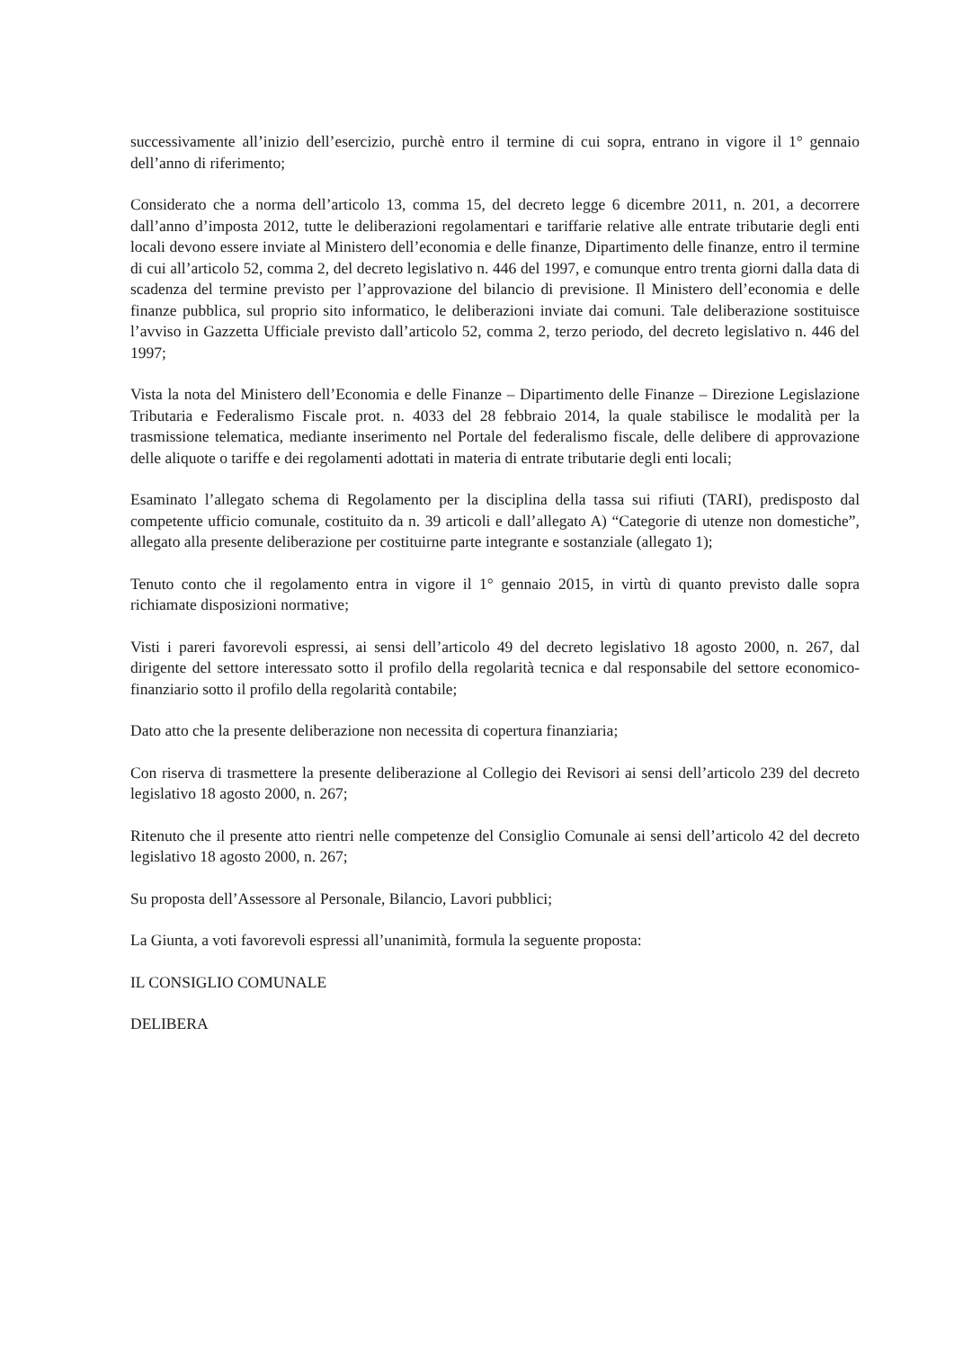successivamente all’inizio dell’esercizio, purchè entro il termine di cui sopra, entrano in vigore il 1° gennaio dell’anno di riferimento;
Considerato che a norma dell’articolo 13, comma 15, del decreto legge 6 dicembre 2011, n. 201, a decorrere dall’anno d’imposta 2012, tutte le deliberazioni regolamentari e tariffarie relative alle entrate tributarie degli enti locali devono essere inviate al Ministero dell’economia e delle finanze, Dipartimento delle finanze, entro il termine di cui all’articolo 52, comma 2, del decreto legislativo n. 446 del 1997, e comunque entro trenta giorni dalla data di scadenza del termine previsto per l’approvazione del bilancio di previsione. Il Ministero dell’economia e delle finanze pubblica, sul proprio sito informatico, le deliberazioni inviate dai comuni. Tale deliberazione sostituisce l’avviso in Gazzetta Ufficiale previsto dall’articolo 52, comma 2, terzo periodo, del decreto legislativo n. 446 del 1997;
Vista la nota del Ministero dell’Economia e delle Finanze – Dipartimento delle Finanze – Direzione Legislazione Tributaria e Federalismo Fiscale prot. n. 4033 del 28 febbraio 2014, la quale stabilisce le modalità per la trasmissione telematica, mediante inserimento nel Portale del federalismo fiscale, delle delibere di approvazione delle aliquote o tariffe e dei regolamenti adottati in materia di entrate tributarie degli enti locali;
Esaminato l’allegato schema di Regolamento per la disciplina della tassa sui rifiuti (TARI), predisposto dal competente ufficio comunale, costituito da n. 39 articoli e dall’allegato A) “Categorie di utenze non domestiche”, allegato alla presente deliberazione per costituirne parte integrante e sostanziale (allegato 1);
Tenuto conto che il regolamento entra in vigore il 1° gennaio 2015, in virtù di quanto previsto dalle sopra richiamate disposizioni normative;
Visti i pareri favorevoli espressi, ai sensi dell’articolo 49 del decreto legislativo 18 agosto 2000, n. 267, dal dirigente del settore interessato sotto il profilo della regolarità tecnica e dal responsabile del settore economico-finanziario sotto il profilo della regolarità contabile;
Dato atto che la presente deliberazione non necessita di copertura finanziaria;
Con riserva di trasmettere la presente deliberazione al Collegio dei Revisori ai sensi dell’articolo 239 del decreto legislativo 18 agosto 2000, n. 267;
Ritenuto che il presente atto rientri nelle competenze del Consiglio Comunale ai sensi dell’articolo 42 del decreto legislativo 18 agosto 2000, n. 267;
Su proposta dell’Assessore al Personale, Bilancio, Lavori pubblici;
La Giunta, a voti favorevoli espressi all’unanimità, formula la seguente proposta:
IL CONSIGLIO COMUNALE
DELIBERA